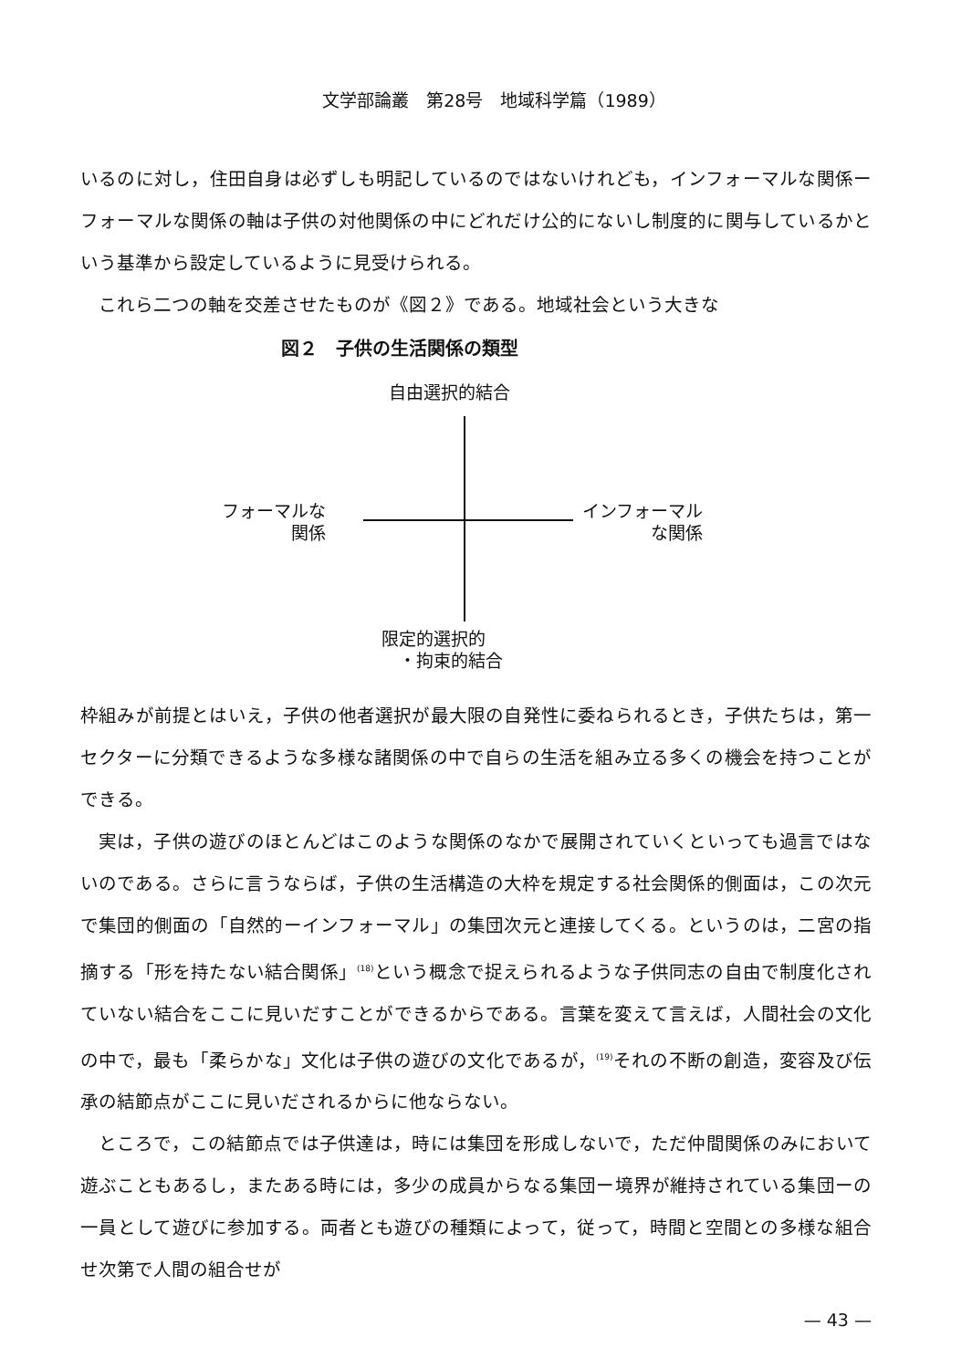文学部論叢　第28号　地域科学篇（1989）
いるのに対し，住田自身は必ずしも明記しているのではないけれども，インフォーマルな関係ーフォーマルな関係の軸は子供の対他関係の中にどれだけ公的にないし制度的に関与しているかという基準から設定しているように見受けられる。
これら二つの軸を交差させたものが《図２》である。地域社会という大きな
図２　子供の生活関係の類型
自由選択的結合
フォーマルな
関係
インフォーマル
な関係
限定的選択的
　・拘束的結合
枠組みが前提とはいえ，子供の他者選択が最大限の自発性に委ねられるとき，子供たちは，第一セクターに分類できるような多様な諸関係の中で自らの生活を組み立る多くの機会を持つことができる。
実は，子供の遊びのほとんどはこのような関係のなかで展開されていくといっても過言ではないのである。さらに言うならば，子供の生活構造の大枠を規定する社会関係的側面は，この次元で集団的側面の「自然的ーインフォーマル」の集団次元と連接してくる。というのは，二宮の指摘する「形を持たない結合関係」<sup>(18)</sup>という概念で捉えられるような子供同志の自由で制度化されていない結合をここに見いだすことができるからである。言葉を変えて言えば，人間社会の文化の中で，最も「柔らかな」文化は子供の遊びの文化であるが，<sup>(19)</sup>それの不断の創造，変容及び伝承の結節点がここに見いだされるからに他ならない。
ところで，この結節点では子供達は，時には集団を形成しないで，ただ仲間関係のみにおいて遊ぶこともあるし，またある時には，多少の成員からなる集団ー境界が維持されている集団ーの一員として遊びに参加する。両者とも遊びの種類によって，従って，時間と空間との多様な組合せ次第で人間の組合せが
— 43 —